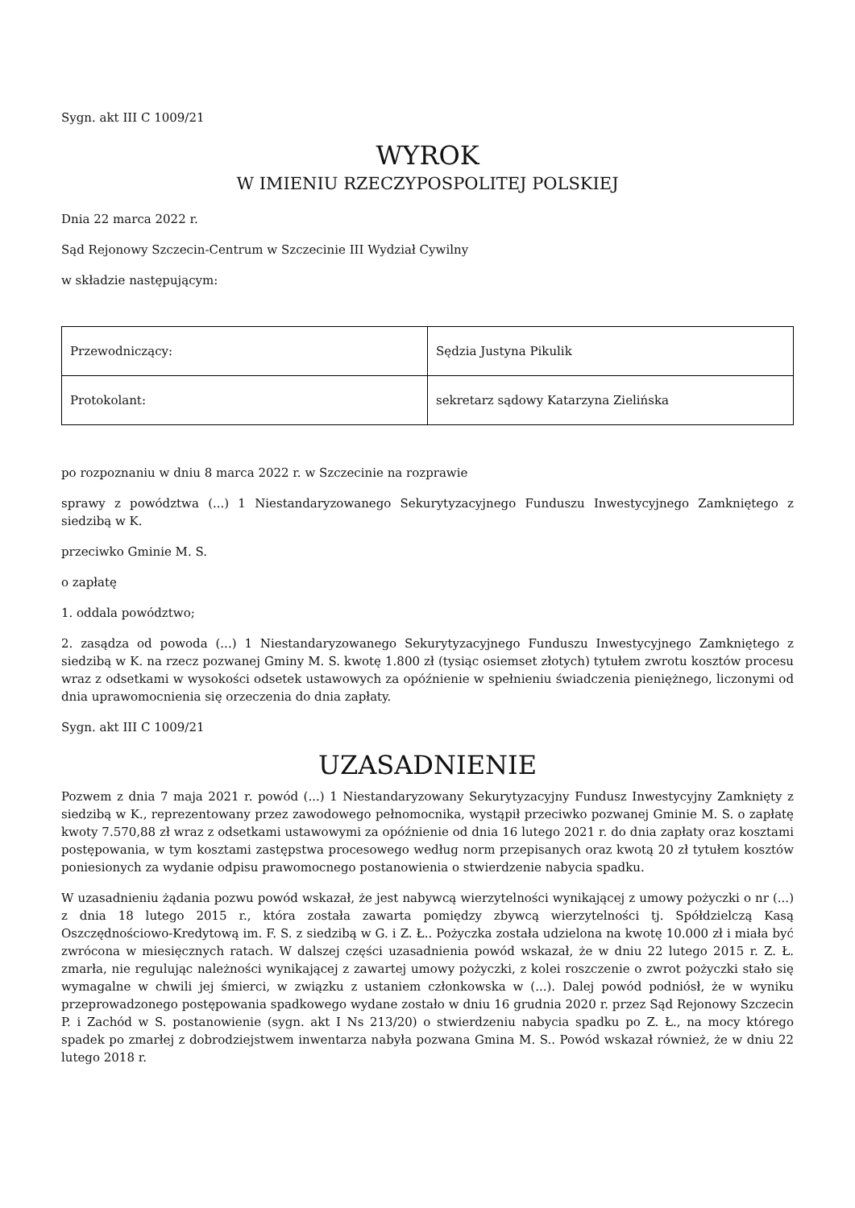Sygn. akt III C 1009/21
WYROK
W IMIENIU RZECZYPOSPOLITEJ POLSKIEJ
Dnia 22 marca 2022 r.
Sąd Rejonowy Szczecin-Centrum w Szczecinie III Wydział Cywilny
w składzie następującym:
| Przewodniczący: | Sędzia Justyna Pikulik |
| Protokolant: | sekretarz sądowy Katarzyna Zielińska |
po rozpoznaniu w dniu 8 marca 2022 r. w Szczecinie na rozprawie
sprawy z powództwa (...) 1 Niestandaryzowanego Sekurytyzacyjnego Funduszu Inwestycyjnego Zamkniętego z siedzibą w K.
przeciwko Gminie M. S.
o zapłatę
1. oddala powództwo;
2. zasądza od powoda (...) 1 Niestandaryzowanego Sekurytyzacyjnego Funduszu Inwestycyjnego Zamkniętego z siedzibą w K. na rzecz pozwanej Gminy M. S. kwotę 1.800 zł (tysiąc osiemset złotych) tytułem zwrotu kosztów procesu wraz z odsetkami w wysokości odsetek ustawowych za opóźnienie w spełnieniu świadczenia pieniężnego, liczonymi od dnia uprawomocnienia się orzeczenia do dnia zapłaty.
Sygn. akt III C 1009/21
UZASADNIENIE
Pozwem z dnia 7 maja 2021 r. powód (...) 1 Niestandaryzowany Sekurytyzacyjny Fundusz Inwestycyjny Zamknięty z siedzibą w K., reprezentowany przez zawodowego pełnomocnika, wystąpił przeciwko pozwanej Gminie M. S. o zapłatę kwoty 7.570,88 zł wraz z odsetkami ustawowymi za opóźnienie od dnia 16 lutego 2021 r. do dnia zapłaty oraz kosztami postępowania, w tym kosztami zastępstwa procesowego według norm przepisanych oraz kwotą 20 zł tytułem kosztów poniesionych za wydanie odpisu prawomocnego postanowienia o stwierdzenie nabycia spadku.
W uzasadnieniu żądania pozwu powód wskazał, że jest nabywcą wierzytelności wynikającej z umowy pożyczki o nr (...) z dnia 18 lutego 2015 r., która została zawarta pomiędzy zbywcą wierzytelności tj. Spółdzielczą Kasą Oszczędnościowo-Kredytową im. F. S. z siedzibą w G. i Z. Ł.. Pożyczka została udzielona na kwotę 10.000 zł i miała być zwrócona w miesięcznych ratach. W dalszej części uzasadnienia powód wskazał, że w dniu 22 lutego 2015 r. Z. Ł. zmarła, nie regulując należności wynikającej z zawartej umowy pożyczki, z kolei roszczenie o zwrot pożyczki stało się wymagalne w chwili jej śmierci, w związku z ustaniem członkowska w (...). Dalej powód podniósł, że w wyniku przeprowadzonego postępowania spadkowego wydane zostało w dniu 16 grudnia 2020 r. przez Sąd Rejonowy Szczecin P. i Zachód w S. postanowienie (sygn. akt I Ns 213/20) o stwierdzeniu nabycia spadku po Z. Ł., na mocy którego spadek po zmarłej z dobrodziejstwem inwentarza nabyła pozwana Gmina M. S.. Powód wskazał również, że w dniu 22 lutego 2018 r.